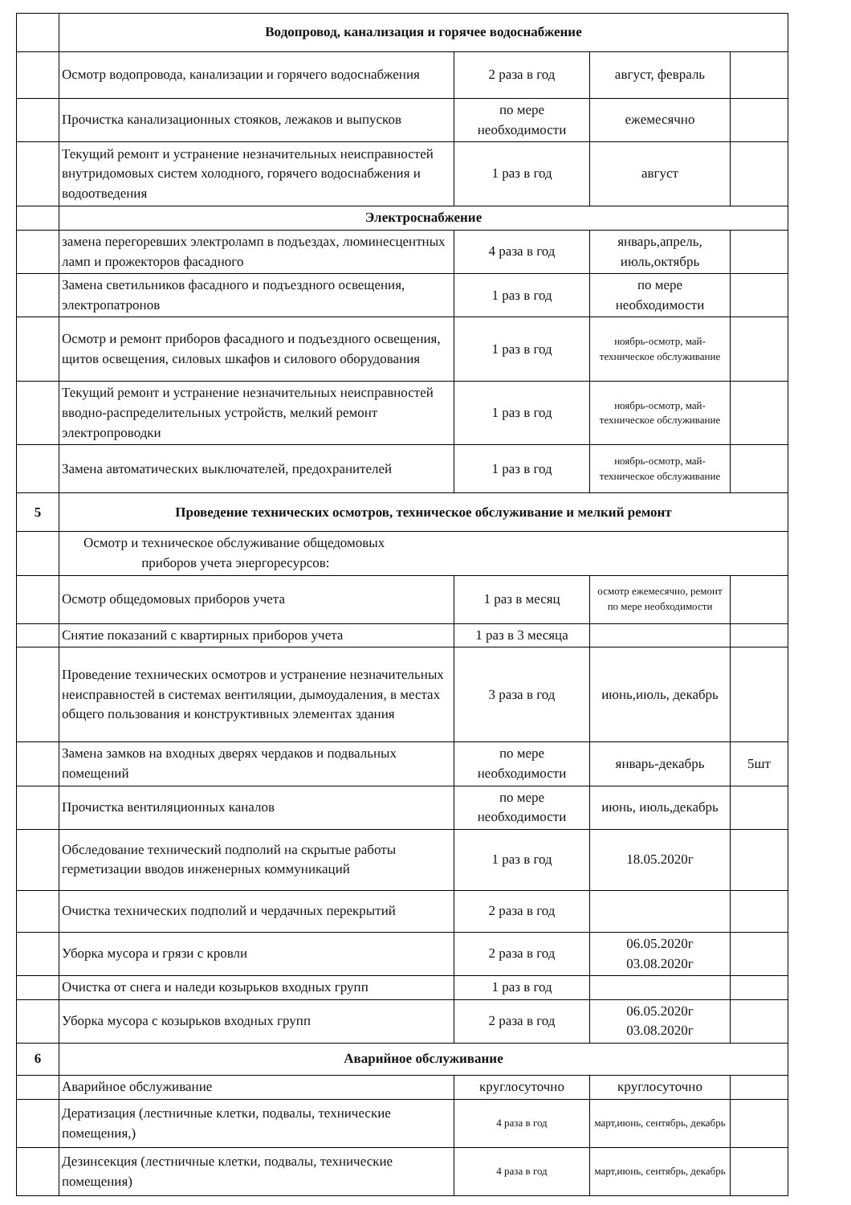| | Водопровод, канализация и горячее водоснабжение | | | |
| | Осмотр водопровода, канализации и горячего водоснабжения | 2 раза в год | август, февраль | |
| | Прочистка канализационных стояков, лежаков и выпусков | по мере необходимости | ежемесячно | |
| | Текущий ремонт и устранение незначительных неисправностей внутридомовых систем холодного, горячего водоснабжения и водоотведения | 1 раз в год | август | |
| | Электроснабжение | | | |
| | замена перегоревших электроламп в подъездах, люминесцентных ламп и прожекторов фасадного | 4 раза в год | январь,апрель, июль,октябрь | |
| | Замена светильников фасадного и подъездного освещения, электропатронов | 1 раз в год | по мере необходимости | |
| | Осмотр и ремонт приборов фасадного и подъездного освещения, щитов освещения, силовых шкафов и силового оборудования | 1 раз в год | ноябрь-осмотр, май-техническое обслуживание | |
| | Текущий ремонт и устранение незначительных неисправностей вводно-распределительных устройств, мелкий ремонт электропроводки | 1 раз в год | ноябрь-осмотр, май-техническое обслуживание | |
| | Замена автоматических выключателей, предохранителей | 1 раз в год | ноябрь-осмотр, май-техническое обслуживание | |
| 5 | Проведение технических осмотров, техническое обслуживание и мелкий ремонт | | | |
| | Осмотр и техническое обслуживание общедомовых приборов учета энергоресурсов: | | | |
| | Осмотр общедомовых приборов учета | 1 раз в месяц | осмотр ежемесячно, ремонт по мере необходимости | |
| | Снятие показаний с квартирных приборов учета | 1 раз в 3 месяца | | |
| | Проведение технических осмотров и устранение незначительных неисправностей в системах вентиляции, дымоудаления, в местах общего пользования и конструктивных элементах здания | 3 раза в год | июнь,июль, декабрь | |
| | Замена замков на входных дверях чердаков и подвальных помещений | по мере необходимости | январь-декабрь | 5шт |
| | Прочистка вентиляционных каналов | по мере необходимости | июнь, июль,декабрь | |
| | Обследование технический подполий на скрытые работы герметизации вводов инженерных коммуникаций | 1 раз в год | 18.05.2020г | |
| | Очистка технических подполий и чердачных перекрытий | 2 раза в год | | |
| | Уборка мусора и грязи с кровли | 2 раза в год | 06.05.2020г 03.08.2020г | |
| | Очистка от снега и наледи козырьков входных групп | 1 раз в год | | |
| | Уборка мусора с козырьков входных групп | 2 раза в год | 06.05.2020г 03.08.2020г | |
| 6 | Аварийное обслуживание | | | |
| | Аварийное обслуживание | круглосуточно | круглосуточно | |
| | Дератизация (лестничные клетки, подвалы, технические помещения,) | 4 раза в год | март,июнь, сентябрь, декабрь | |
| | Дезинсекция (лестничные клетки, подвалы, технические помещения) | 4 раза в год | март,июнь, сентябрь, декабрь | |